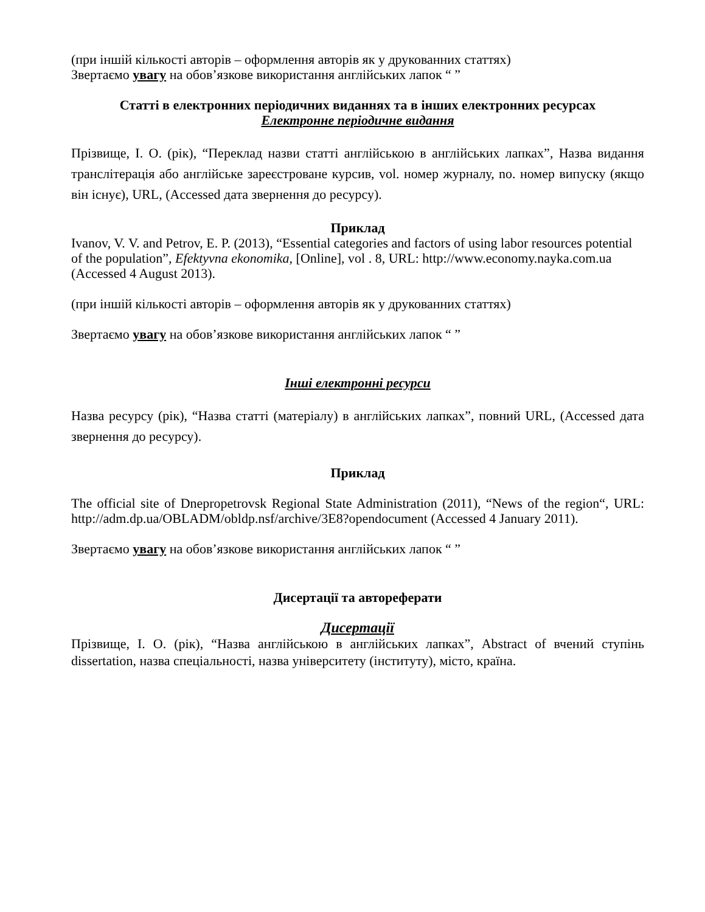(при іншій кількості авторів – оформлення авторів як у друкованних статтях)
Звертаємо увагу на обов’язкове використання англійських лапок “ ”
Статті в електронних періодичних виданнях та в інших електронних ресурсах
Електронне періодичне видання
Прізвище, І. О. (рік), “Переклад назви статті англійською в англійських лапках”, Назва видання транслітерація або англійське зареєстроване курсив, vol. номер журналу, no. номер випуску (якщо він існує), URL, (Accessed дата звернення до ресурсу).
Приклад
Ivanov, V. V. and Petrov, E. P. (2013), “Essential categories and factors of using labor resources potential of the population”, Efektyvna ekonomika, [Online], vol . 8, URL: http://www.economy.nayka.com.ua (Accessed 4 August 2013).
(при іншій кількості авторів – оформлення авторів як у друкованних статтях)
Звертаємо увагу на обов’язкове використання англійських лапок “ ”
Інші електронні ресурси
Назва ресурсу (рік), “Назва статті (матеріалу) в англійських лапках”, повний URL, (Accessed дата звернення до ресурсу).
Приклад
The official site of Dnepropetrovsk Regional State Administration (2011), “News of the region“, URL: http://adm.dp.ua/OBLADM/obldp.nsf/archive/3E8?opendocument (Accessed 4 January 2011).
Звертаємо увагу на обов’язкове використання англійських лапок “ ”
Дисертації та автореферати
Дисертації
Прізвище, І. О. (рік), “Назва англійською в англійських лапках”, Abstract of вчений ступінь dissertation, назва спеціальності, назва університету (інституту), місто, країна.